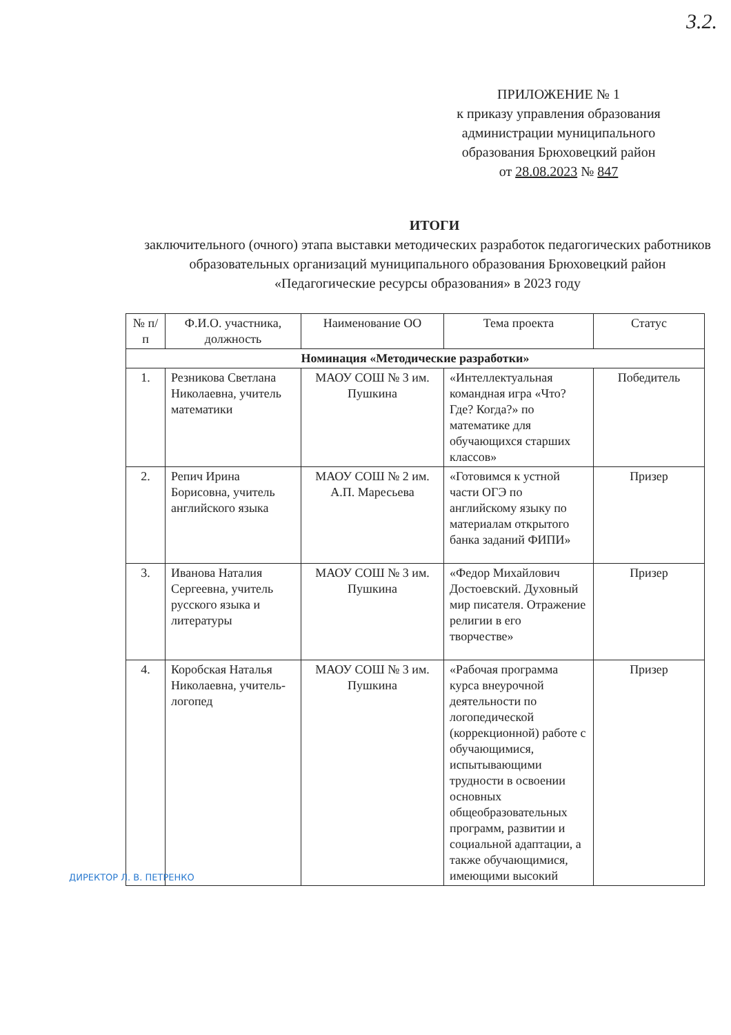3.2.
ПРИЛОЖЕНИЕ № 1
к приказу управления образования администрации муниципального образования Брюховецкий район
от 28.08.2023 № 847
ИТОГИ
заключительного (очного) этапа выставки методических разработок педагогических работников образовательных организаций муниципального образования Брюховецкий район «Педагогические ресурсы образования» в 2023 году
| № п/п | Ф.И.О. участника, должность | Наименование ОО | Тема проекта | Статус |
| --- | --- | --- | --- | --- |
| Номинация «Методические разработки» | | | | |
| 1. | Резникова Светлана Николаевна, учитель математики | МАОУ СОШ № 3 им. Пушкина | «Интеллектуальная командная игра «Что? Где? Когда?» по математике для обучающихся старших классов» | Победитель |
| 2. | Репич Ирина Борисовна, учитель английского языка | МАОУ СОШ № 2 им. А.П. Маресьева | «Готовимся к устной части ОГЭ по английскому языку по материалам открытого банка заданий ФИПИ» | Призер |
| 3. | Иванова Наталия Сергеевна, учитель русского языка и литературы | МАОУ СОШ № 3 им. Пушкина | «Федор Михайлович Достоевский. Духовный мир писателя. Отражение религии в его творчестве» | Призер |
| 4. | Коробская Наталья Николаевна, учитель-логопед | МАОУ СОШ № 3 им. Пушкина | «Рабочая программа курса внеурочной деятельности по логопедической (коррекционной) работе с обучающимися, испытывающими трудности в освоении основных общеобразовательных программ, развитии и социальной адаптации, а также обучающимися, имеющими высокий | Призер |
ДИРЕКТОР Л. В. ПЕТРЕНКО